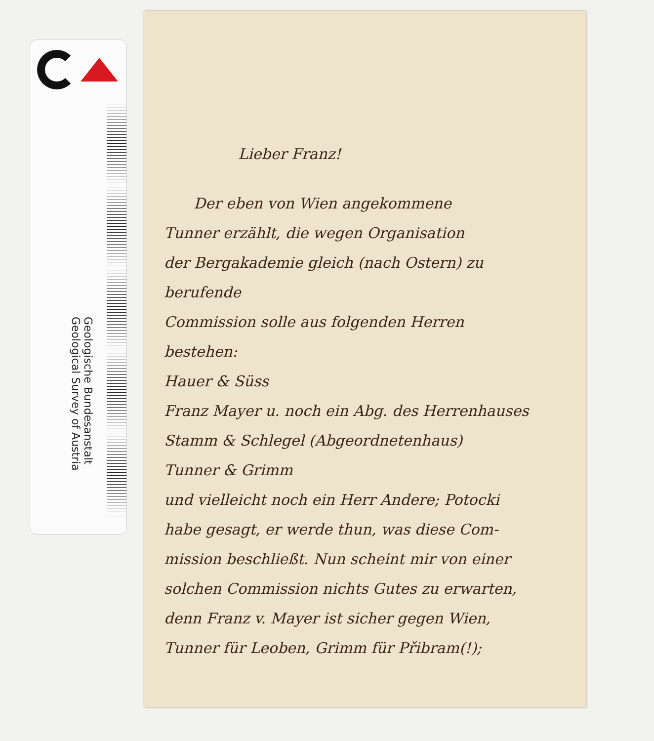Geologische Bundesanstalt
Geological Survey of Austria
Lieber Franz!
Der eben von Wien angekommene
Tunner erzählt, die wegen Organisation
der Bergakademie gleich (nach Ostern) zu berufende
Commission solle aus folgenden Herren
bestehen:
Hauer & Süss
Franz Mayer u. noch ein Abg. des Herrenhauses
Stamm & Schlegel (Abgeordnetenhaus)
Tunner & Grimm
und vielleicht noch ein Herr Andere; Potocki
habe gesagt, er werde thun, was diese Com-
mission beschließt. Nun scheint mir von einer
solchen Commission nichts Gutes zu erwarten,
denn Franz v. Mayer ist sicher gegen Wien,
Tunner für Leoben, Grimm für Přibram(!);